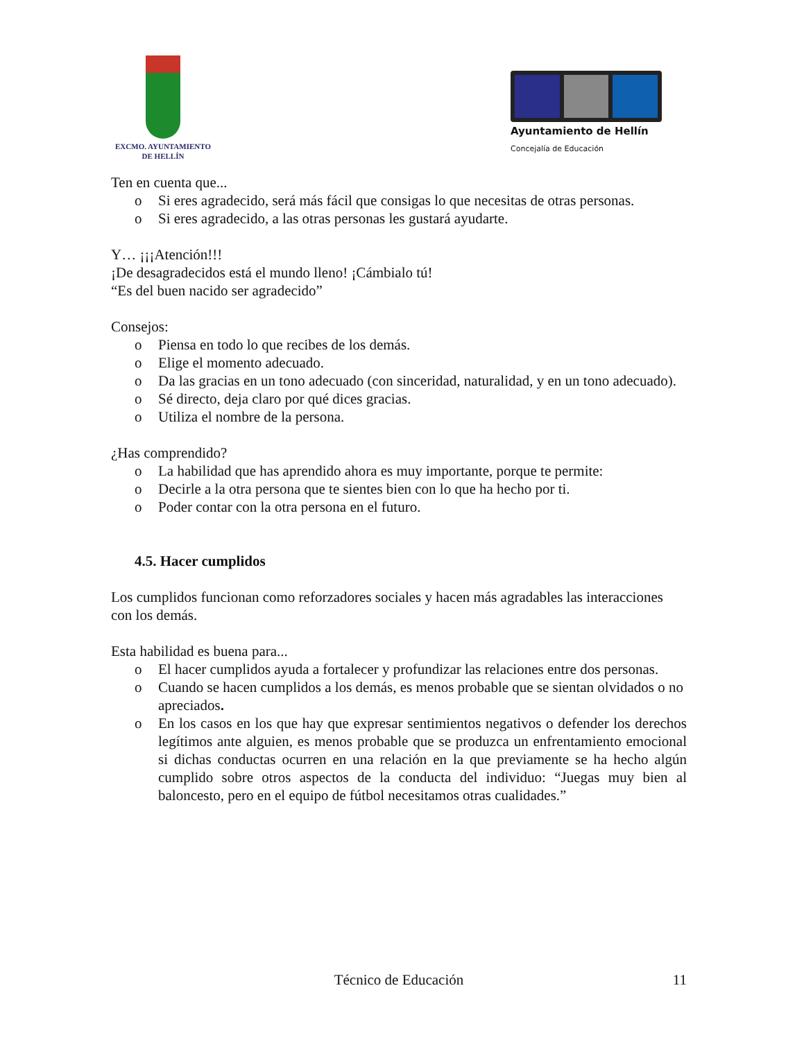EXCMO. AYUNTAMIENTO
DE HELLÍN
Ayuntamiento de Hellín
Concejalía de Educación
Ten en cuenta que...
o Si eres agradecido, será más fácil que consigas lo que necesitas de otras personas.
o Si eres agradecido, a las otras personas les gustará ayudarte.
Y… ¡¡¡Atención!!!
¡De desagradecidos está el mundo lleno! ¡Cámbialo tú!
“Es del buen nacido ser agradecido”
Consejos:
o Piensa en todo lo que recibes de los demás.
o Elige el momento adecuado.
o Da las gracias en un tono adecuado (con sinceridad, naturalidad, y en un tono adecuado).
o Sé directo, deja claro por qué dices gracias.
o Utiliza el nombre de la persona.
¿Has comprendido?
o La habilidad que has aprendido ahora es muy importante, porque te permite:
o Decirle a la otra persona que te sientes bien con lo que ha hecho por ti.
o Poder contar con la otra persona en el futuro.
4.5. Hacer cumplidos
Los cumplidos funcionan como reforzadores sociales y hacen más agradables las interacciones con los demás.
Esta habilidad es buena para...
o El hacer cumplidos ayuda a fortalecer y profundizar las relaciones entre dos personas.
o Cuando se hacen cumplidos a los demás, es menos probable que se sientan olvidados o no apreciados.
o En los casos en los que hay que expresar sentimientos negativos o defender los derechos legítimos ante alguien, es menos probable que se produzca un enfrentamiento emocional si dichas conductas ocurren en una relación en la que previamente se ha hecho algún cumplido sobre otros aspectos de la conducta del individuo: “Juegas muy bien al baloncesto, pero en el equipo de fútbol necesitamos otras cualidades.”
Técnico de Educación 11